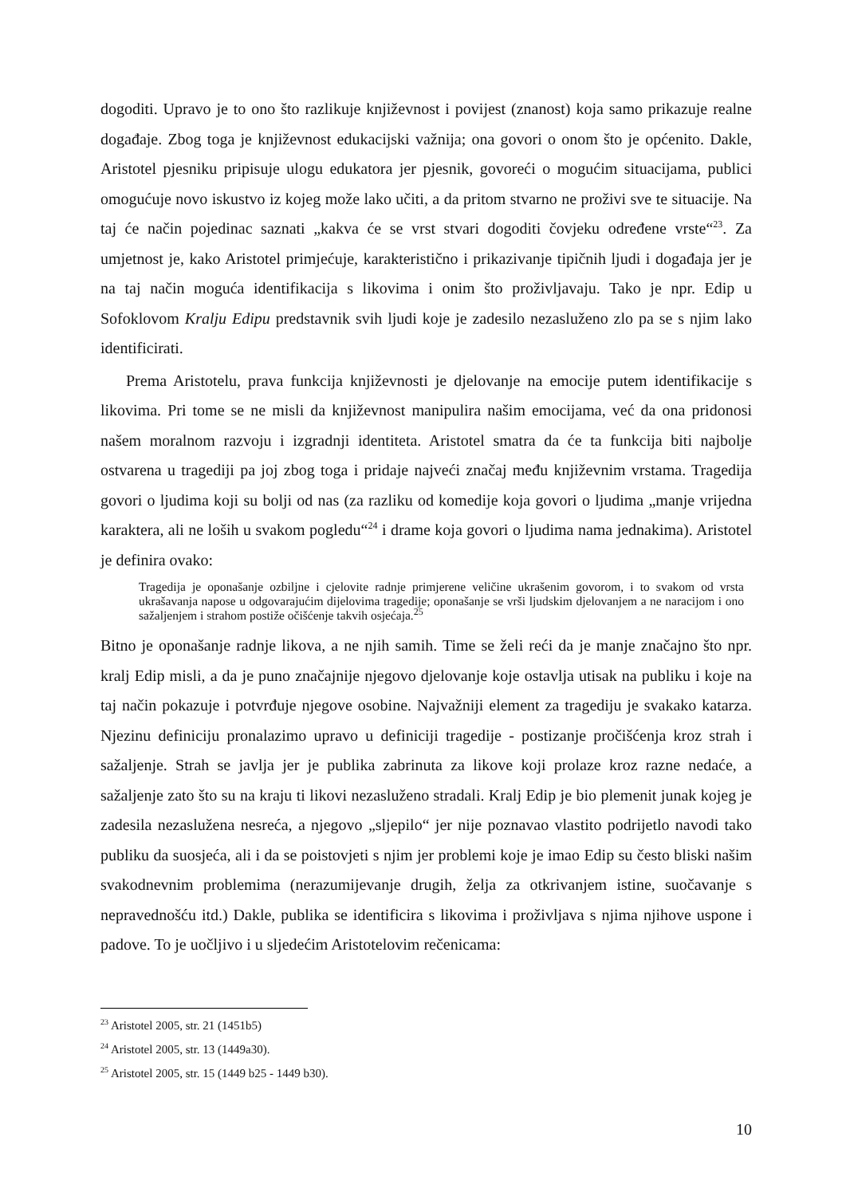dogoditi. Upravo je to ono što razlikuje književnost i povijest (znanost) koja samo prikazuje realne događaje. Zbog toga je književnost edukacijski važnija; ona govori o onom što je općenito. Dakle, Aristotel pjesniku pripisuje ulogu edukatora jer pjesnik, govoreći o mogućim situacijama, publici omogućuje novo iskustvo iz kojeg može lako učiti, a da pritom stvarno ne proživi sve te situacije. Na taj će način pojedinac saznati „kakva će se vrst stvari dogoditi čovjeku određene vrste“<sup>23</sup>. Za umjetnost je, kako Aristotel primjećuje, karakteristično i prikazivanje tipičnih ljudi i događaja jer je na taj način moguća identifikacija s likovima i onim što proživljavaju. Tako je npr. Edip u Sofoklovom Kralju Edipu predstavnik svih ljudi koje je zadesilo nezasluženo zlo pa se s njim lako identificirati.
Prema Aristotelu, prava funkcija književnosti je djelovanje na emocije putem identifikacije s likovima. Pri tome se ne misli da književnost manipulira našim emocijama, već da ona pridonosi našem moralnom razvoju i izgradnji identiteta. Aristotel smatra da će ta funkcija biti najbolje ostvarena u tragediji pa joj zbog toga i pridaje najveći značaj među književnim vrstama. Tragedija govori o ljudima koji su bolji od nas (za razliku od komedije koja govori o ljudima „manje vrijedna karaktera, ali ne loših u svakom pogledu“<sup>24</sup> i drame koja govori o ljudima nama jednakima). Aristotel je definira ovako:
Tragedija je oponašanje ozbiljne i cjelovite radnje primjerene veličine ukrašenim govorom, i to svakom od vrsta ukrašavanja napose u odgovarajućim dijelovima tragedije; oponašanje se vrši ljudskim djelovanjem a ne naracijom i ono sažaljenjem i strahom postiže očišćenje takvih osjećaja.<sup>25</sup>
Bitno je oponašanje radnje likova, a ne njih samih. Time se želi reći da je manje značajno što npr. kralj Edip misli, a da je puno značajnije njegovo djelovanje koje ostavlja utisak na publiku i koje na taj način pokazuje i potvrđuje njegove osobine. Najvažniji element za tragediju je svakako katarza. Njezinu definiciju pronalazimo upravo u definiciji tragedije - postizanje pročišćenja kroz strah i sažaljenje. Strah se javlja jer je publika zabrinuta za likove koji prolaze kroz razne nedaće, a sažaljenje zato što su na kraju ti likovi nezasluženo stradali. Kralj Edip je bio plemenit junak kojeg je zadesila nezaslužena nesreća, a njegovo „sljepilo“ jer nije poznavao vlastito podrijetlo navodi tako publiku da suosjeća, ali i da se poistovjeti s njim jer problemi koje je imao Edip su često bliski našim svakodnevnim problemima (nerazumijevanje drugih, želja za otkrivanjem istine, suočavanje s nepravednošću itd.) Dakle, publika se identificira s likovima i proživljava s njima njihove uspone i padove. To je uočljivo i u sljedećim Aristotelovim rečenicama:
<sup>23</sup> Aristotel 2005, str. 21 (1451b5)
<sup>24</sup> Aristotel 2005, str. 13 (1449a30).
<sup>25</sup> Aristotel 2005, str. 15 (1449 b25 - 1449 b30).
10